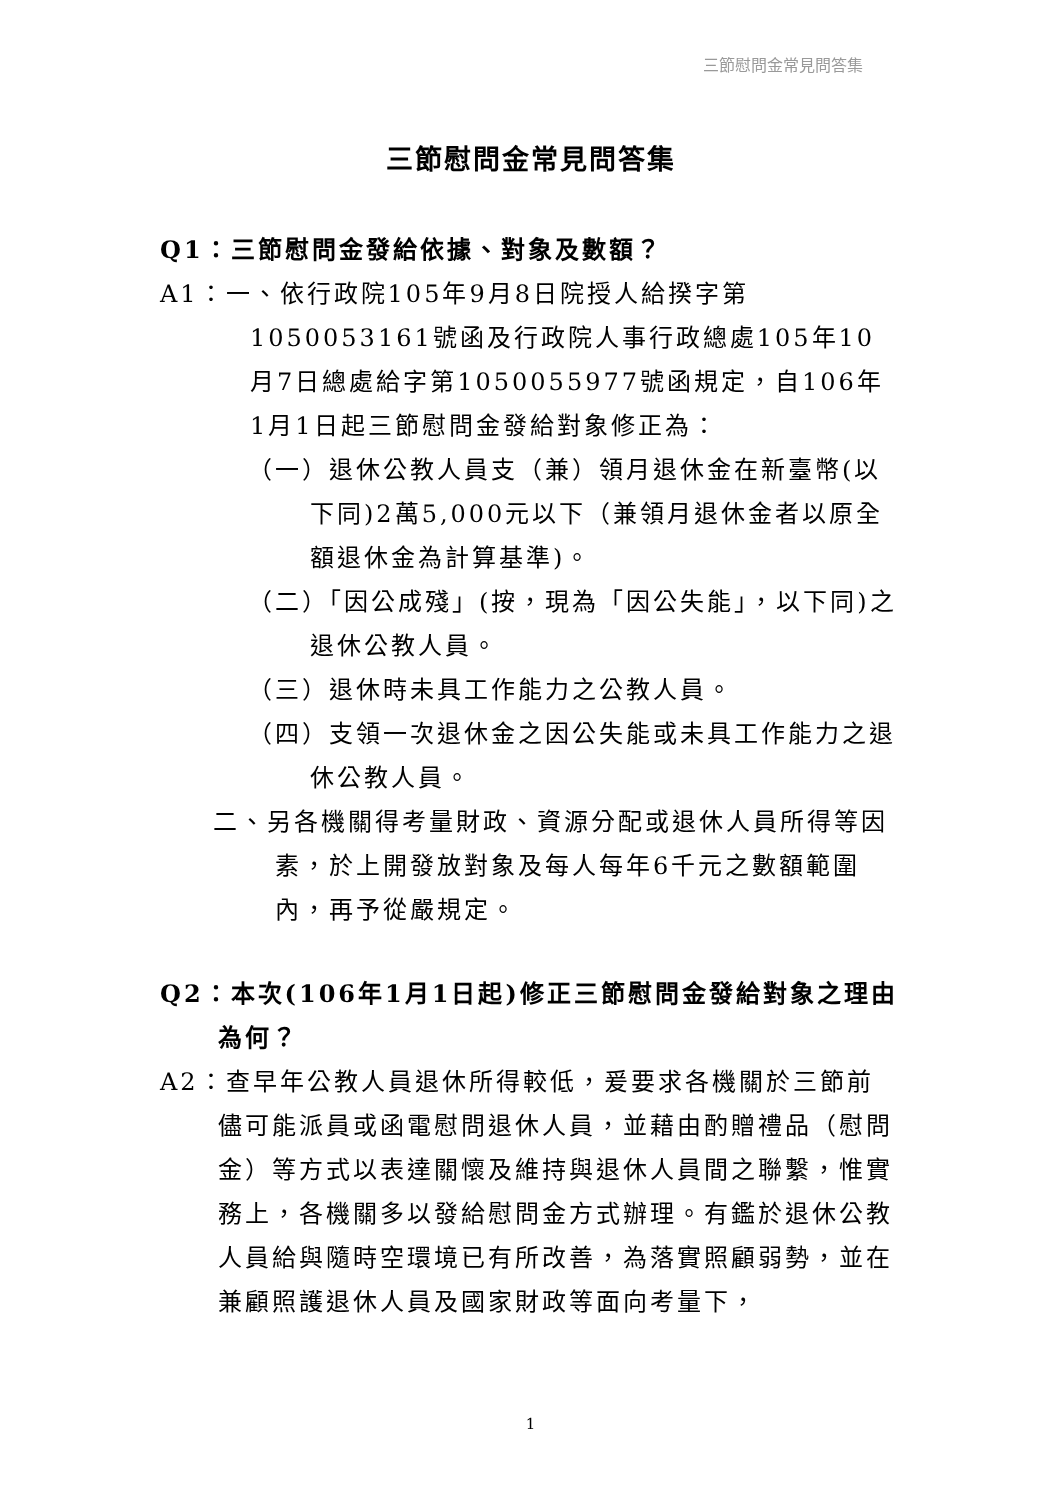三節慰問金常見問答集
三節慰問金常見問答集
Q1：三節慰問金發給依據、對象及數額？
A1：一、依行政院105年9月8日院授人給揆字第1050053161號函及行政院人事行政總處105年10月7日總處給字第1050055977號函規定，自106年1月1日起三節慰問金發給對象修正為：
（一）退休公教人員支（兼）領月退休金在新臺幣(以下同)2萬5,000元以下（兼領月退休金者以原全額退休金為計算基準)。
（二）「因公成殘」(按，現為「因公失能」，以下同)之退休公教人員。
（三）退休時未具工作能力之公教人員。
（四）支領一次退休金之因公失能或未具工作能力之退休公教人員。
二、另各機關得考量財政、資源分配或退休人員所得等因素，於上開發放對象及每人每年6千元之數額範圍內，再予從嚴規定。
Q2：本次(106年1月1日起)修正三節慰問金發給對象之理由為何？
A2：查早年公教人員退休所得較低，爰要求各機關於三節前儘可能派員或函電慰問退休人員，並藉由酌贈禮品（慰問金）等方式以表達關懷及維持與退休人員間之聯繫，惟實務上，各機關多以發給慰問金方式辦理。有鑑於退休公教人員給與隨時空環境已有所改善，為落實照顧弱勢，並在兼顧照護退休人員及國家財政等面向考量下，
1